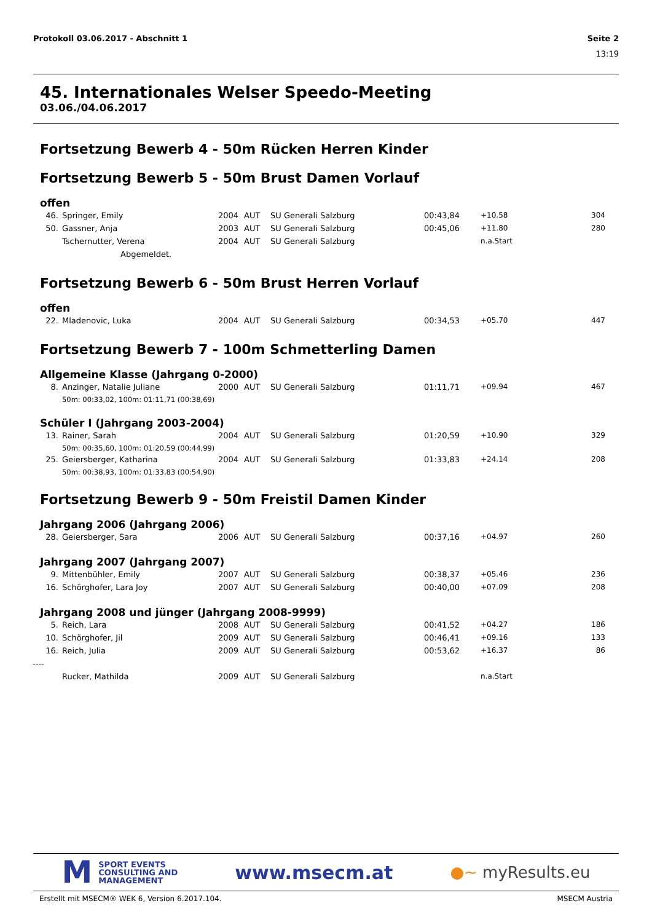Protokoll 03.06.2017 - Abschnitt 1
Seite 2
13:19
45. Internationales Welser Speedo-Meeting
03.06./04.06.2017
Fortsetzung Bewerb 4 - 50m Rücken Herren Kinder
Fortsetzung Bewerb 5 - 50m Brust Damen Vorlauf
offen
| 46. | Springer, Emily | 2004 | AUT | SU Generali Salzburg | 00:43,84 | +10.58 | 304 |
| 50. | Gassner, Anja | 2003 | AUT | SU Generali Salzburg | 00:45,06 | +11.80 | 280 |
| | Tschernutter, Verena | 2004 | AUT | SU Generali Salzburg | | n.a.Start | |
| | Abgemeldet. | | | | | | |
Fortsetzung Bewerb 6 - 50m Brust Herren Vorlauf
offen
| 22. | Mladenovic, Luka | 2004 | AUT | SU Generali Salzburg | 00:34,53 | +05.70 | 447 |
Fortsetzung Bewerb 7 - 100m Schmetterling Damen
Allgemeine Klasse (Jahrgang 0-2000)
| 8. | Anzinger, Natalie Juliane | 2000 | AUT | SU Generali Salzburg | 01:11,71 | +09.94 | 467 |
| | 50m: 00:33,02, 100m: 01:11,71 (00:38,69) | | | | | | |
Schüler I (Jahrgang 2003-2004)
| 13. | Rainer, Sarah | 2004 | AUT | SU Generali Salzburg | 01:20,59 | +10.90 | 329 |
| | 50m: 00:35,60, 100m: 01:20,59 (00:44,99) | | | | | | |
| 25. | Geiersberger, Katharina | 2004 | AUT | SU Generali Salzburg | 01:33,83 | +24.14 | 208 |
| | 50m: 00:38,93, 100m: 01:33,83 (00:54,90) | | | | | | |
Fortsetzung Bewerb 9 - 50m Freistil Damen Kinder
Jahrgang 2006 (Jahrgang 2006)
| 28. | Geiersberger, Sara | 2006 | AUT | SU Generali Salzburg | 00:37,16 | +04.97 | 260 |
Jahrgang 2007 (Jahrgang 2007)
| 9. | Mittenbühler, Emily | 2007 | AUT | SU Generali Salzburg | 00:38,37 | +05.46 | 236 |
| 16. | Schörghofer, Lara Joy | 2007 | AUT | SU Generali Salzburg | 00:40,00 | +07.09 | 208 |
Jahrgang 2008 und jünger (Jahrgang 2008-9999)
| 5. | Reich, Lara | 2008 | AUT | SU Generali Salzburg | 00:41,52 | +04.27 | 186 |
| 10. | Schörghofer, Jil | 2009 | AUT | SU Generali Salzburg | 00:46,41 | +09.16 | 133 |
| 16. | Reich, Julia | 2009 | AUT | SU Generali Salzburg | 00:53,62 | +16.37 | 86 |
| ---- | | | | | | | |
| | Rucker, Mathilda | 2009 | AUT | SU Generali Salzburg | | n.a.Start | |
M SPORT EVENTS
CONSULTING AND
MANAGEMENT
www.msecm.at
●~ myResults.eu
Erstellt mit MSECM® WEK 6, Version 6.2017.104. MSECM Austria